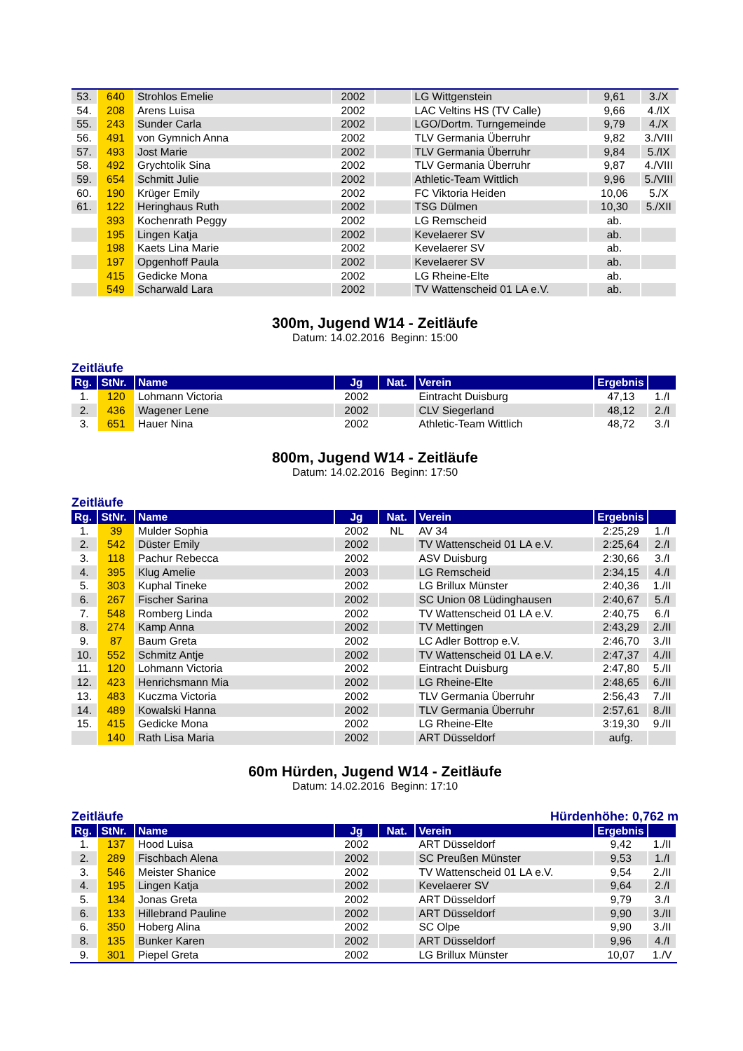| 53. | 640 | Strohlos Emelie | 2002 | | LG Wittgenstein | 9,61 | 3./X |
| 54. | 208 | Arens Luisa | 2002 | | LAC Veltins HS (TV Calle) | 9,66 | 4./IX |
| 55. | 243 | Sunder Carla | 2002 | | LGO/Dortm. Turngemeinde | 9,79 | 4./X |
| 56. | 491 | von Gymnich Anna | 2002 | | TLV Germania Überruhr | 9,82 | 3./VIII |
| 57. | 493 | Jost Marie | 2002 | | TLV Germania Überruhr | 9,84 | 5./IX |
| 58. | 492 | Grychtolik Sina | 2002 | | TLV Germania Überruhr | 9,87 | 4./VIII |
| 59. | 654 | Schmitt Julie | 2002 | | Athletic-Team Wittlich | 9,96 | 5./VIII |
| 60. | 190 | Krüger Emily | 2002 | | FC Viktoria Heiden | 10,06 | 5./X |
| 61. | 122 | Heringhaus Ruth | 2002 | | TSG Dülmen | 10,30 | 5./XII |
| | 393 | Kochenrath Peggy | 2002 | | LG Remscheid | ab. | |
| | 195 | Lingen Katja | 2002 | | Kevelaerer SV | ab. | |
| | 198 | Kaets Lina Marie | 2002 | | Kevelaerer SV | ab. | |
| | 197 | Opgenhoff Paula | 2002 | | Kevelaerer SV | ab. | |
| | 415 | Gedicke Mona | 2002 | | LG Rheine-Elte | ab. | |
| | 549 | Scharwald Lara | 2002 | | TV Wattenscheid 01 LA e.V. | ab. | |
300m, Jugend W14 - Zeitläufe
Datum: 14.02.2016 Beginn: 15:00
Zeitläufe
| Rg. | StNr. | Name | Jg | Nat. | Verein | Ergebnis | |
| --- | --- | --- | --- | --- | --- | --- | --- |
| 1. | 120 | Lohmann Victoria | 2002 | | Eintracht Duisburg | 47,13 | 1./I |
| 2. | 436 | Wagener Lene | 2002 | | CLV Siegerland | 48,12 | 2./I |
| 3. | 651 | Hauer Nina | 2002 | | Athletic-Team Wittlich | 48,72 | 3./I |
800m, Jugend W14 - Zeitläufe
Datum: 14.02.2016 Beginn: 17:50
Zeitläufe
| Rg. | StNr. | Name | Jg | Nat. | Verein | Ergebnis | |
| --- | --- | --- | --- | --- | --- | --- | --- |
| 1. | 39 | Mulder Sophia | 2002 | NL | AV 34 | 2:25,29 | 1./I |
| 2. | 542 | Düster Emily | 2002 | | TV Wattenscheid 01 LA e.V. | 2:25,64 | 2./I |
| 3. | 118 | Pachur Rebecca | 2002 | | ASV Duisburg | 2:30,66 | 3./I |
| 4. | 395 | Klug Amelie | 2003 | | LG Remscheid | 2:34,15 | 4./I |
| 5. | 303 | Kuphal Tineke | 2002 | | LG Brillux Münster | 2:40,36 | 1./II |
| 6. | 267 | Fischer Sarina | 2002 | | SC Union 08 Lüdinghausen | 2:40,67 | 5./I |
| 7. | 548 | Romberg Linda | 2002 | | TV Wattenscheid 01 LA e.V. | 2:40,75 | 6./I |
| 8. | 274 | Kamp Anna | 2002 | | TV Mettingen | 2:43,29 | 2./II |
| 9. | 87 | Baum Greta | 2002 | | LC Adler Bottrop e.V. | 2:46,70 | 3./II |
| 10. | 552 | Schmitz Antje | 2002 | | TV Wattenscheid 01 LA e.V. | 2:47,37 | 4./II |
| 11. | 120 | Lohmann Victoria | 2002 | | Eintracht Duisburg | 2:47,80 | 5./II |
| 12. | 423 | Henrichsmann Mia | 2002 | | LG Rheine-Elte | 2:48,65 | 6./II |
| 13. | 483 | Kuczma Victoria | 2002 | | TLV Germania Überruhr | 2:56,43 | 7./II |
| 14. | 489 | Kowalski Hanna | 2002 | | TLV Germania Überruhr | 2:57,61 | 8./II |
| 15. | 415 | Gedicke Mona | 2002 | | LG Rheine-Elte | 3:19,30 | 9./II |
| | 140 | Rath Lisa Maria | 2002 | | ART Düsseldorf | aufg. | |
60m Hürden, Jugend W14 - Zeitläufe
Datum: 14.02.2016 Beginn: 17:10
Zeitläufe Hürdenhöhe: 0,762 m
| Rg. | StNr. | Name | Jg | Nat. | Verein | Ergebnis | |
| --- | --- | --- | --- | --- | --- | --- | --- |
| 1. | 137 | Hood Luisa | 2002 | | ART Düsseldorf | 9,42 | 1./II |
| 2. | 289 | Fischbach Alena | 2002 | | SC Preußen Münster | 9,53 | 1./I |
| 3. | 546 | Meister Shanice | 2002 | | TV Wattenscheid 01 LA e.V. | 9,54 | 2./II |
| 4. | 195 | Lingen Katja | 2002 | | Kevelaerer SV | 9,64 | 2./I |
| 5. | 134 | Jonas Greta | 2002 | | ART Düsseldorf | 9,79 | 3./I |
| 6. | 133 | Hillebrand Pauline | 2002 | | ART Düsseldorf | 9,90 | 3./II |
| 6. | 350 | Hoberg Alina | 2002 | | SC Olpe | 9,90 | 3./II |
| 8. | 135 | Bunker Karen | 2002 | | ART Düsseldorf | 9,96 | 4./I |
| 9. | 301 | Piepel Greta | 2002 | | LG Brillux Münster | 10,07 | 1./V |